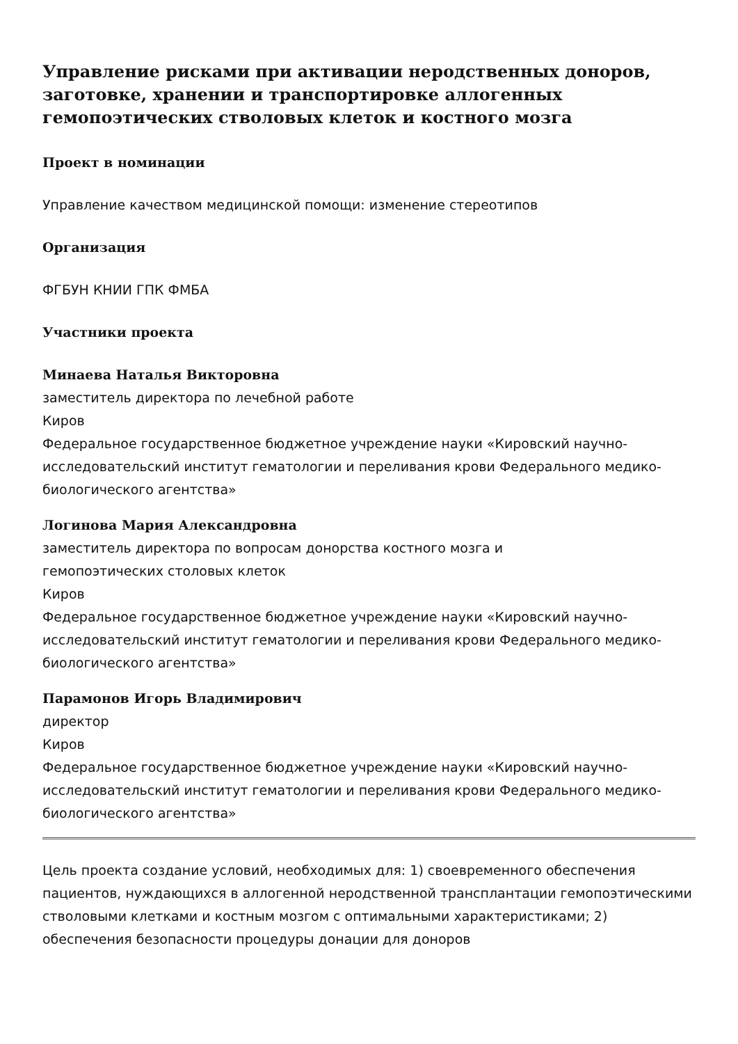Управление рисками при активации неродственных доноров, заготовке, хранении и транспортировке аллогенных гемопоэтических стволовых клеток и костного мозга
Проект в номинации
Управление качеством медицинской помощи: изменение стереотипов
Организация
ФГБУН КНИИ ГПК ФМБА
Участники проекта
Минаева Наталья Викторовна
заместитель директора по лечебной работе
Киров
Федеральное государственное бюджетное учреждение науки «Кировский научно-исследовательский институт гематологии и переливания крови Федерального медико-биологического агентства»
Логинова Мария Александровна
заместитель директора по вопросам донорства костного мозга и
гемопоэтических столовых клеток
Киров
Федеральное государственное бюджетное учреждение науки «Кировский научно-исследовательский институт гематологии и переливания крови Федерального медико-биологического агентства»
Парамонов Игорь Владимирович
директор
Киров
Федеральное государственное бюджетное учреждение науки «Кировский научно-исследовательский институт гематологии и переливания крови Федерального медико-биологического агентства»
Цель проекта создание условий, необходимых для: 1) своевременного обеспечения пациентов, нуждающихся в аллогенной неродственной трансплантации гемопоэтическими стволовыми клетками и костным мозгом с оптимальными характеристиками; 2) обеспечения безопасности процедуры донации для доноров